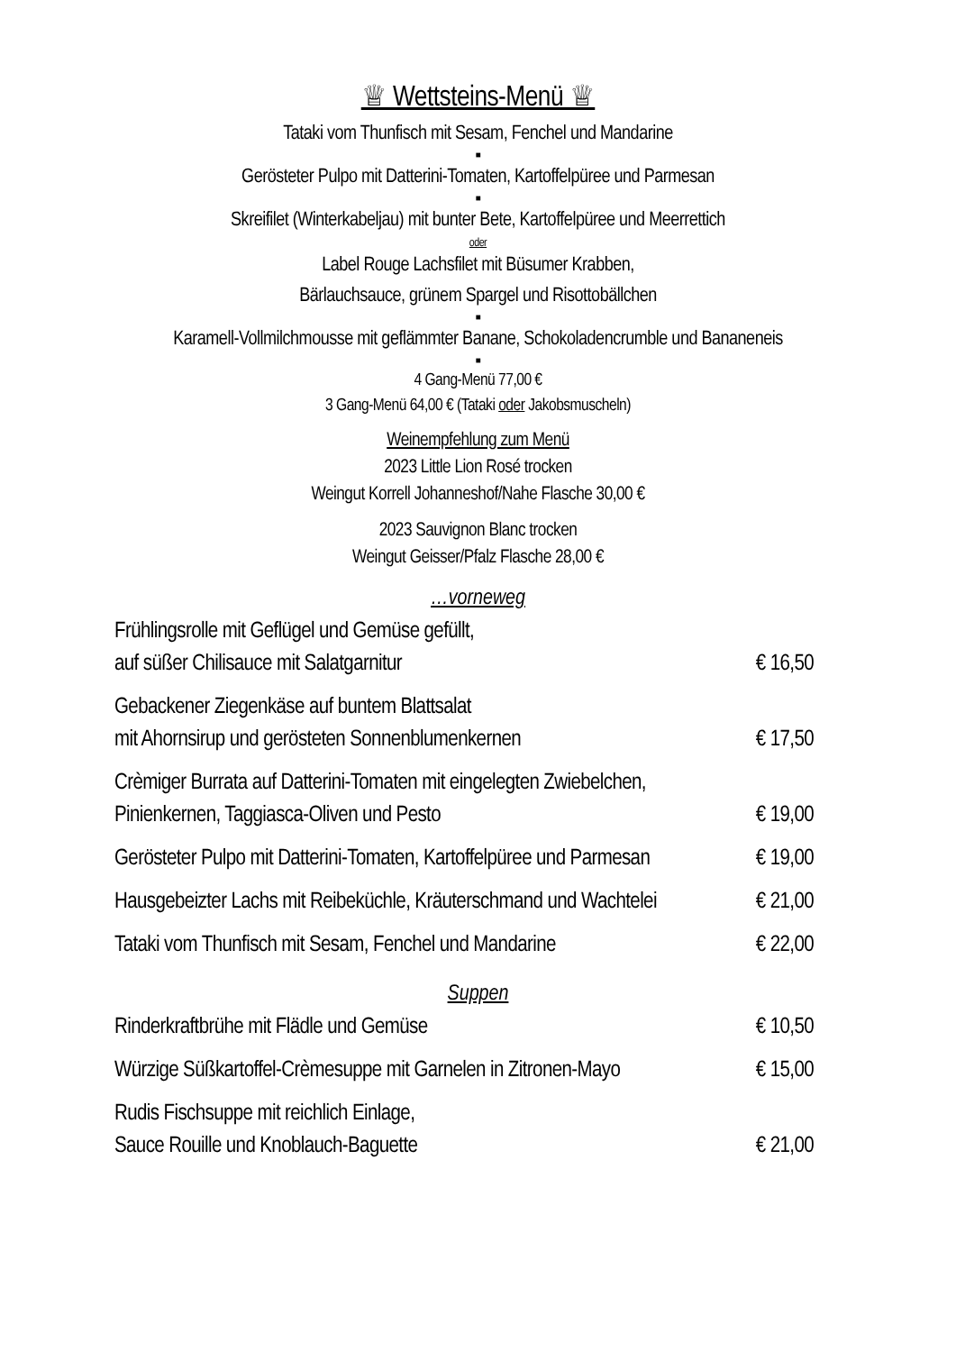♕ Wettsteins-Menü ♕
Tataki vom Thunfisch mit Sesam, Fenchel und Mandarine
■
Gerösteter Pulpo mit Datterini-Tomaten, Kartoffelpüree und Parmesan
■
Skreifilet (Winterkabeljau) mit bunter Bete, Kartoffelpüree und Meerrettich
oder
Label Rouge Lachsfilet mit Büsumer Krabben,
Bärlauchsauce, grünem Spargel und Risottobällchen
■
Karamell-Vollmilchmousse mit geflämmter Banane, Schokoladencrumble und Bananeneis
■
4 Gang-Menü 77,00 €
3 Gang-Menü 64,00 € (Tataki oder Jakobsmuscheln)
Weinempfehlung zum Menü
2023 Little Lion Rosé trocken
Weingut Korrell Johanneshof/Nahe Flasche 30,00 €
2023 Sauvignon Blanc trocken
Weingut Geisser/Pfalz Flasche 28,00 €
…vorneweg
| Frühlingsrolle mit Geflügel und Gemüse gefüllt, auf süßer Chilisauce mit Salatgarnitur | € 16,50 |
| Gebackener Ziegenkäse auf buntem Blattsalat mit Ahornsirup und gerösteten Sonnenblumenkernen | € 17,50 |
| Crèmiger Burrata auf Datterini-Tomaten mit eingelegten Zwiebelchen, Pinienkernen, Taggiasca-Oliven und Pesto | € 19,00 |
| Gerösteter Pulpo mit Datterini-Tomaten, Kartoffelpüree und Parmesan | € 19,00 |
| Hausgebeizter Lachs mit Reibeküchle, Kräuterschmand und Wachtelei | € 21,00 |
| Tataki vom Thunfisch mit Sesam, Fenchel und Mandarine | € 22,00 |
Suppen
| Rinderkraftbrühe mit Flädle und Gemüse | € 10,50 |
| Würzige Süßkartoffel-Crèmesuppe mit Garnelen in Zitronen-Mayo | € 15,00 |
| Rudis Fischsuppe mit reichlich Einlage, Sauce Rouille und Knoblauch-Baguette | € 21,00 |